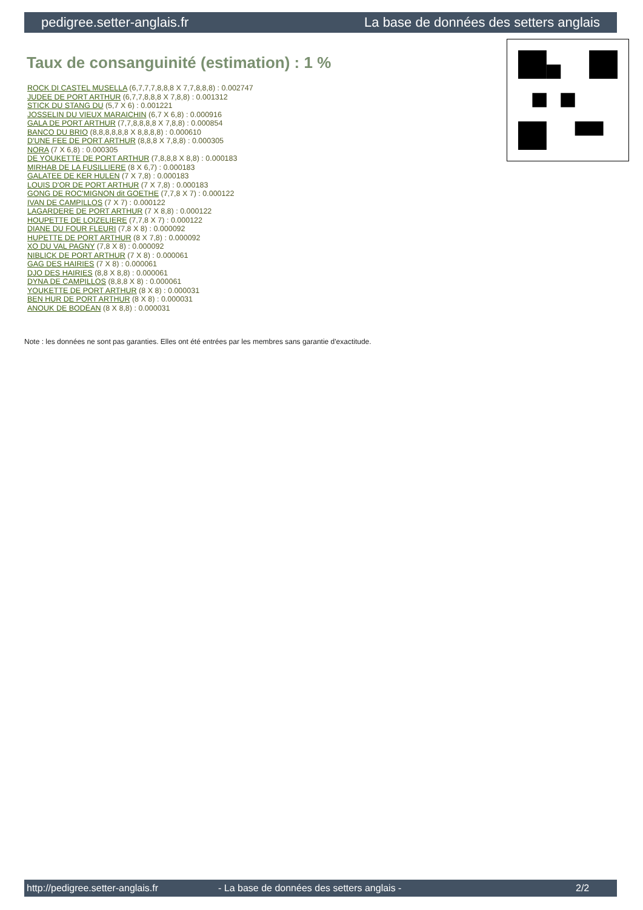pedigree.setter-anglais.fr La base de données des setters anglais
Taux de consanguinité (estimation) : 1 %
ROCK DI CASTEL MUSELLA (6,7,7,7,8,8,8 X 7,7,8,8,8) : 0.002747
JUDEE DE PORT ARTHUR (6,7,7,8,8,8 X 7,8,8) : 0.001312
STICK DU STANG DU (5,7 X 6) : 0.001221
JOSSELIN DU VIEUX MARAICHIN (6,7 X 6,8) : 0.000916
GALA DE PORT ARTHUR (7,7,8,8,8,8 X 7,8,8) : 0.000854
BANCO DU BRIO (8,8,8,8,8,8 X 8,8,8,8) : 0.000610
D'UNE FEE DE PORT ARTHUR (8,8,8 X 7,8,8) : 0.000305
NORA (7 X 6,8) : 0.000305
DE YOUKETTE DE PORT ARTHUR (7,8,8,8 X 8,8) : 0.000183
MIRHAB DE LA FUSILLIERE (8 X 6,7) : 0.000183
GALATEE DE KER HULEN (7 X 7,8) : 0.000183
LOUIS D'OR DE PORT ARTHUR (7 X 7,8) : 0.000183
GONG DE ROC'MIGNON dit GOETHE (7,7,8 X 7) : 0.000122
IVAN DE CAMPILLOS (7 X 7) : 0.000122
LAGARDERE DE PORT ARTHUR (7 X 8,8) : 0.000122
HOUPETTE DE LOIZELIERE (7,7,8 X 7) : 0.000122
DIANE DU FOUR FLEURI (7,8 X 8) : 0.000092
HUPETTE DE PORT ARTHUR (8 X 7,8) : 0.000092
XO DU VAL PAGNY (7,8 X 8) : 0.000092
NIBLICK DE PORT ARTHUR (7 X 8) : 0.000061
GAG DES HAIRIES (7 X 8) : 0.000061
DJO DES HAIRIES (8,8 X 8,8) : 0.000061
DYNA DE CAMPILLOS (8,8,8 X 8) : 0.000061
YOUKETTE DE PORT ARTHUR (8 X 8) : 0.000031
BEN HUR DE PORT ARTHUR (8 X 8) : 0.000031
ANOUK DE BODÉAN (8 X 8,8) : 0.000031
Note : les données ne sont pas garanties. Elles ont été entrées par les membres sans garantie d'exactitude.
http://pedigree.setter-anglais.fr - La base de données des setters anglais - 2/2